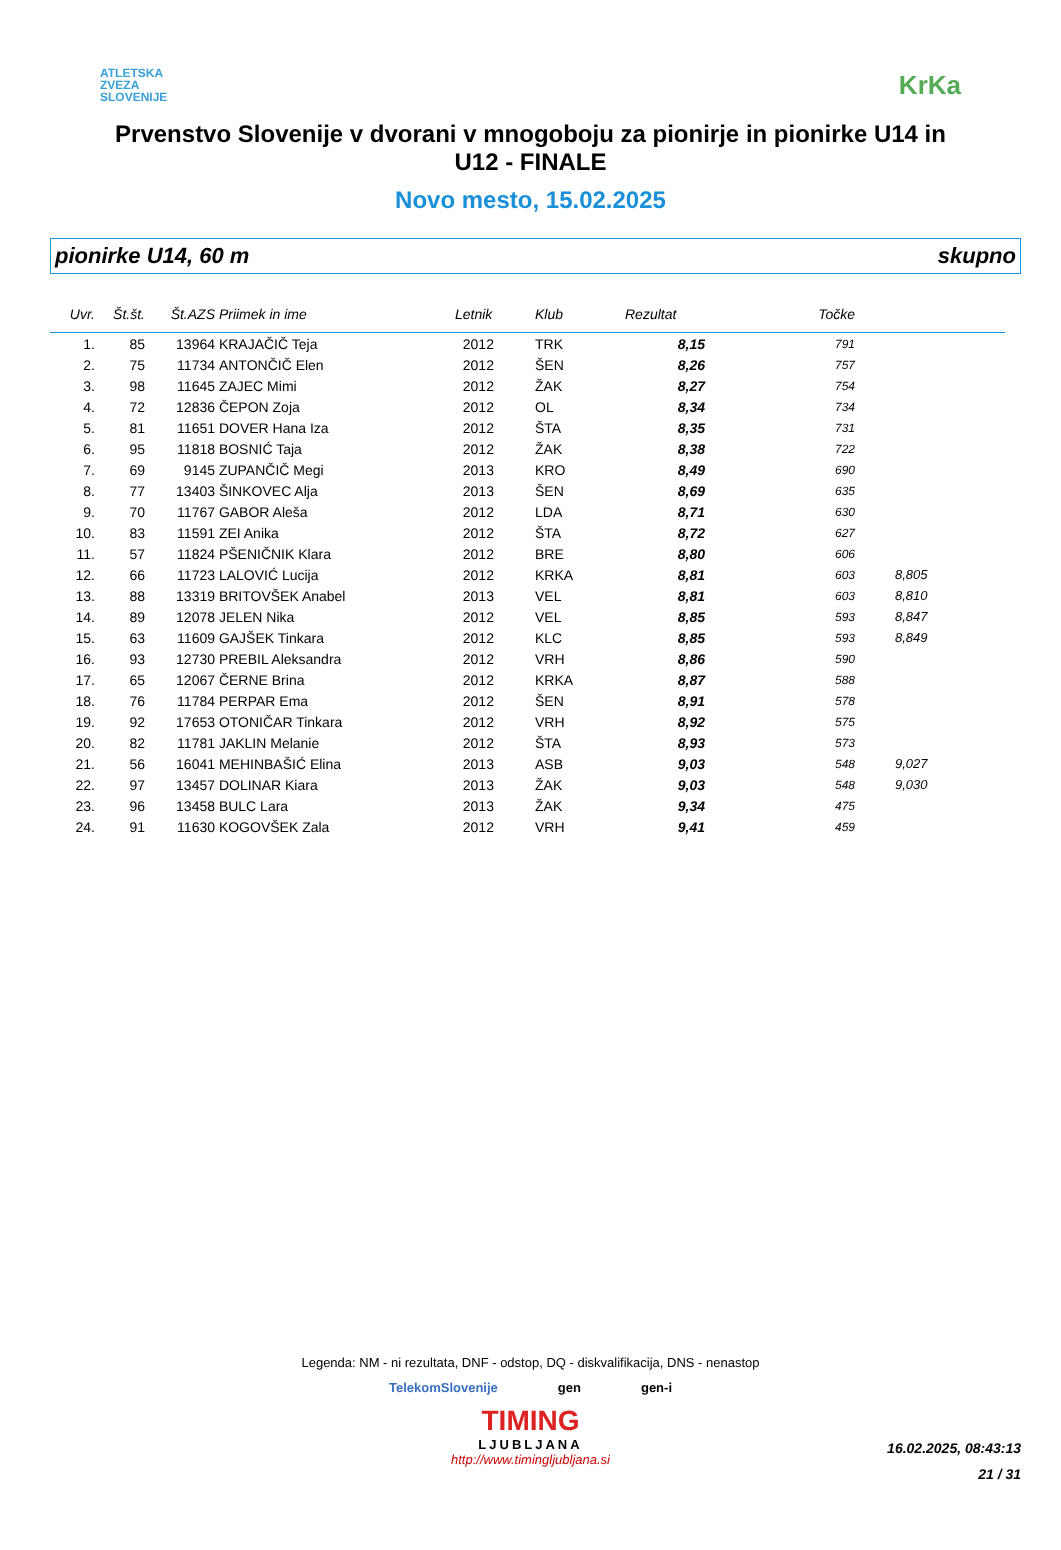ATLETSKA
ZVEZA
SLOVENIJE
KrKa
Prvenstvo Slovenije v dvorani v mnogoboju za pionirje in pionirke U14 in U12 - FINALE
Novo mesto, 15.02.2025
pionirke U14, 60 m skupno
| Uvr. | Št.št. | Št.AZS | Priimek in ime | Letnik | Klub | Rezultat | Točke | |
| --- | --- | --- | --- | --- | --- | --- | --- | --- |
| 1. | 85 | 13964 | KRAJAČIČ Teja | 2012 | TRK | 8,15 | 791 | |
| 2. | 75 | 11734 | ANTONČIČ Elen | 2012 | ŠEN | 8,26 | 757 | |
| 3. | 98 | 11645 | ZAJEC Mimi | 2012 | ŽAK | 8,27 | 754 | |
| 4. | 72 | 12836 | ČEPON Zoja | 2012 | OL | 8,34 | 734 | |
| 5. | 81 | 11651 | DOVER Hana Iza | 2012 | ŠTA | 8,35 | 731 | |
| 6. | 95 | 11818 | BOSNIĆ Taja | 2012 | ŽAK | 8,38 | 722 | |
| 7. | 69 | 9145 | ZUPANČIČ Megi | 2013 | KRO | 8,49 | 690 | |
| 8. | 77 | 13403 | ŠINKOVEC Alja | 2013 | ŠEN | 8,69 | 635 | |
| 9. | 70 | 11767 | GABOR Aleša | 2012 | LDA | 8,71 | 630 | |
| 10. | 83 | 11591 | ZEI Anika | 2012 | ŠTA | 8,72 | 627 | |
| 11. | 57 | 11824 | PŠENIČNIK Klara | 2012 | BRE | 8,80 | 606 | |
| 12. | 66 | 11723 | LALOVIĆ Lucija | 2012 | KRKA | 8,81 | 603 | 8,805 |
| 13. | 88 | 13319 | BRITOVŠEK Anabel | 2013 | VEL | 8,81 | 603 | 8,810 |
| 14. | 89 | 12078 | JELEN Nika | 2012 | VEL | 8,85 | 593 | 8,847 |
| 15. | 63 | 11609 | GAJŠEK Tinkara | 2012 | KLC | 8,85 | 593 | 8,849 |
| 16. | 93 | 12730 | PREBIL Aleksandra | 2012 | VRH | 8,86 | 590 | |
| 17. | 65 | 12067 | ČERNE Brina | 2012 | KRKA | 8,87 | 588 | |
| 18. | 76 | 11784 | PERPAR Ema | 2012 | ŠEN | 8,91 | 578 | |
| 19. | 92 | 17653 | OTONIČAR Tinkara | 2012 | VRH | 8,92 | 575 | |
| 20. | 82 | 11781 | JAKLIN Melanie | 2012 | ŠTA | 8,93 | 573 | |
| 21. | 56 | 16041 | MEHINBAŠIĆ Elina | 2013 | ASB | 9,03 | 548 | 9,027 |
| 22. | 97 | 13457 | DOLINAR Kiara | 2013 | ŽAK | 9,03 | 548 | 9,030 |
| 23. | 96 | 13458 | BULC Lara | 2013 | ŽAK | 9,34 | 475 | |
| 24. | 91 | 11630 | KOGOVŠEK Zala | 2012 | VRH | 9,41 | 459 | |
Legenda: NM - ni rezultata, DNF - odstop, DQ - diskvalifikacija, DNS - nenastop
TelekomSlovenije gen gen-i
TIMING
LJUBLJANA
http://www.timingljubljana.si
16.02.2025, 08:43:13
21 / 31